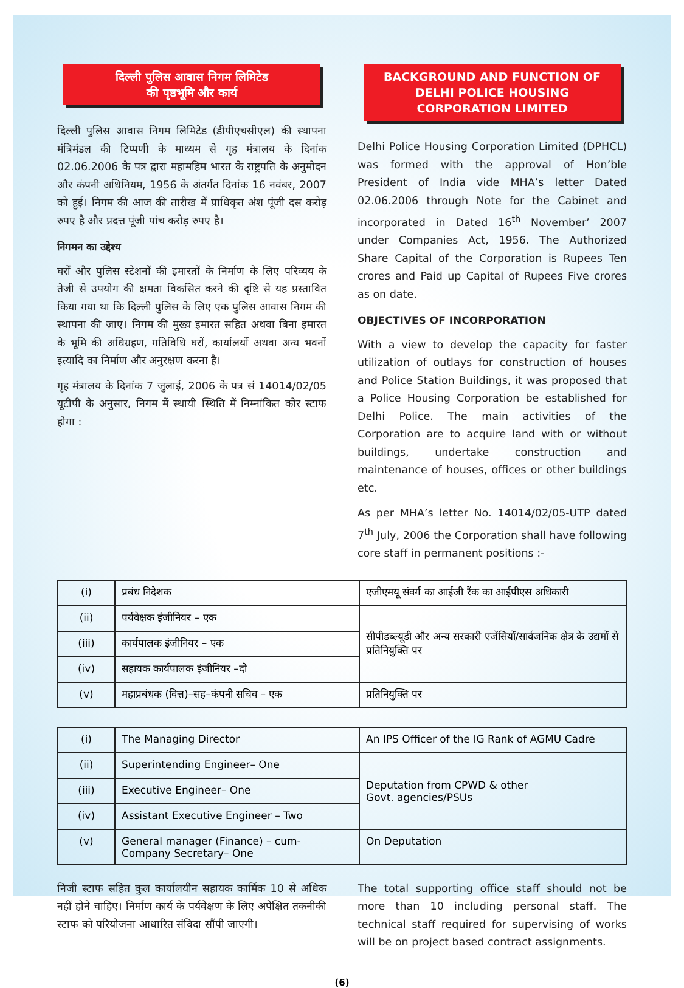दिल्ली पुलिस आवास निगम लिमिटेड
की पृष्ठभूमि और कार्य
दिल्ली पुलिस आवास निगम लिमिटेड (डीपीएचसीएल) की स्थापना मंत्रिमंडल की टिप्पणी के माध्यम से गृह मंत्रालय के दिनांक 02.06.2006 के पत्र द्वारा महामहिम भारत के राष्ट्रपति के अनुमोदन और कंपनी अधिनियम, 1956 के अंतर्गत दिनांक 16 नवंबर, 2007 को हुई। निगम की आज की तारीख में प्राधिकृत अंश पूंजी दस करोड़ रुपए है और प्रदत्त पूंजी पांच करोड़ रुपए है।
निगमन का उद्देश्य
घरों और पुलिस स्टेशनों की इमारतों के निर्माण के लिए परिव्यय के तेजी से उपयोग की क्षमता विकसित करने की दृष्टि से यह प्रस्तावित किया गया था कि दिल्ली पुलिस के लिए एक पुलिस आवास निगम की स्थापना की जाए। निगम की मुख्य इमारत सहित अथवा बिना इमारत के भूमि की अधिग्रहण, गतिविधि घरों, कार्यालयों अथवा अन्य भवनों इत्यादि का निर्माण और अनुरक्षण करना है।
गृह मंत्रालय के दिनांक 7 जुलाई, 2006 के पत्र सं 14014/02/05 यूटीपी के अनुसार, निगम में स्थायी स्थिति में निम्नांकित कोर स्टाफ होगा :
BACKGROUND AND FUNCTION OF
DELHI POLICE HOUSING CORPORATION LIMITED
Delhi Police Housing Corporation Limited (DPHCL) was formed with the approval of Hon’ble President of India vide MHA’s letter Dated 02.06.2006 through Note for the Cabinet and incorporated in Dated 16<sup>th</sup> November’ 2007 under Companies Act, 1956. The Authorized Share Capital of the Corporation is Rupees Ten crores and Paid up Capital of Rupees Five crores as on date.
OBJECTIVES OF INCORPORATION
With a view to develop the capacity for faster utilization of outlays for construction of houses and Police Station Buildings, it was proposed that a Police Housing Corporation be established for Delhi Police. The main activities of the Corporation are to acquire land with or without buildings, undertake construction and maintenance of houses, offices or other buildings etc.
As per MHA’s letter No. 14014/02/05-UTP dated 7<sup>th</sup> July, 2006 the Corporation shall have following core staff in permanent positions :-
| (i) | प्रबंध निदेशक | एजीएमयू संवर्ग का आईजी रैंक का आईपीएस अधिकारी |
| (ii) | पर्यवेक्षक इंजीनियर – एक | सीपीडब्ल्यूडी और अन्य सरकारी एजेंसियों/सार्वजनिक क्षेत्र के उद्यमों से प्रतिनियुक्ति पर |
| (iii) | कार्यपालक इंजीनियर – एक | |
| (iv) | सहायक कार्यपालक इंजीनियर –दो | |
| (v) | महाप्रबंधक (वित्त)–सह–कंपनी सचिव – एक | प्रतिनियुक्ति पर |
| (i) | The Managing Director | An IPS Officer of the IG Rank of AGMU Cadre |
| (ii) | Superintending Engineer– One | Deputation from CPWD & other Govt. agencies/PSUs |
| (iii) | Executive Engineer– One | |
| (iv) | Assistant Executive Engineer – Two | |
| (v) | General manager (Finance) – cum- Company Secretary– One | On Deputation |
निजी स्टाफ सहित कुल कार्यालयीन सहायक कार्मिक 10 से अधिक नहीं होने चाहिए। निर्माण कार्य के पर्यवेक्षण के लिए अपेक्षित तकनीकी स्टाफ को परियोजना आधारित संविदा सौंपी जाएगी।
The total supporting office staff should not be more than 10 including personal staff. The technical staff required for supervising of works will be on project based contract assignments.
(6)